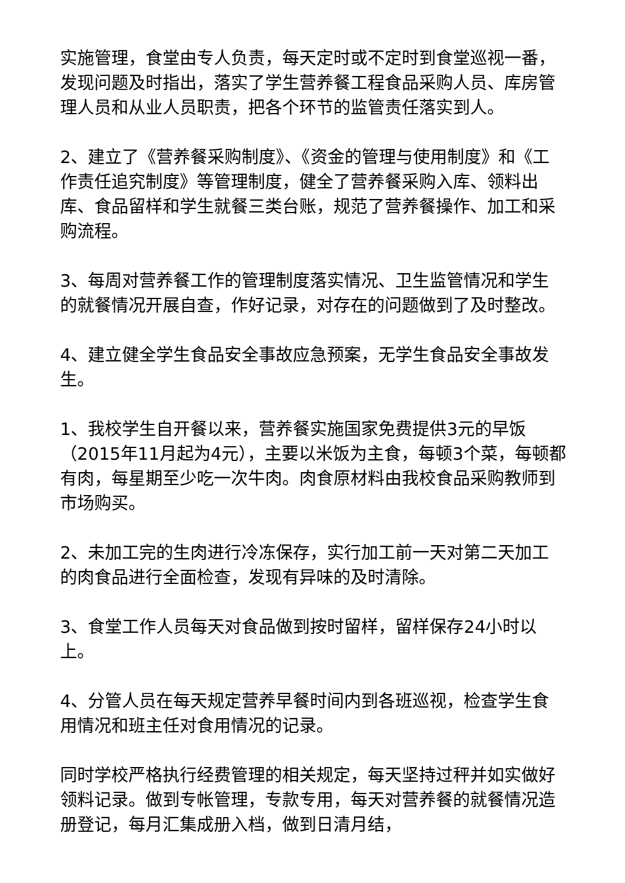实施管理，食堂由专人负责，每天定时或不定时到食堂巡视一番，发现问题及时指出，落实了学生营养餐工程食品采购人员、库房管理人员和从业人员职责，把各个环节的监管责任落实到人。
2、建立了《营养餐采购制度》、《资金的管理与使用制度》和《工作责任追究制度》等管理制度，健全了营养餐采购入库、领料出库、食品留样和学生就餐三类台账，规范了营养餐操作、加工和采购流程。
3、每周对营养餐工作的管理制度落实情况、卫生监管情况和学生的就餐情况开展自查，作好记录，对存在的问题做到了及时整改。
4、建立健全学生食品安全事故应急预案，无学生食品安全事故发生。
1、我校学生自开餐以来，营养餐实施国家免费提供3元的早饭（2015年11月起为4元），主要以米饭为主食，每顿3个菜，每顿都有肉，每星期至少吃一次牛肉。肉食原材料由我校食品采购教师到市场购买。
2、未加工完的生肉进行冷冻保存，实行加工前一天对第二天加工的肉食品进行全面检查，发现有异味的及时清除。
3、食堂工作人员每天对食品做到按时留样，留样保存24小时以上。
4、分管人员在每天规定营养早餐时间内到各班巡视，检查学生食用情况和班主任对食用情况的记录。
同时学校严格执行经费管理的相关规定，每天坚持过秤并如实做好领料记录。做到专帐管理，专款专用，每天对营养餐的就餐情况造册登记，每月汇集成册入档，做到日清月结，